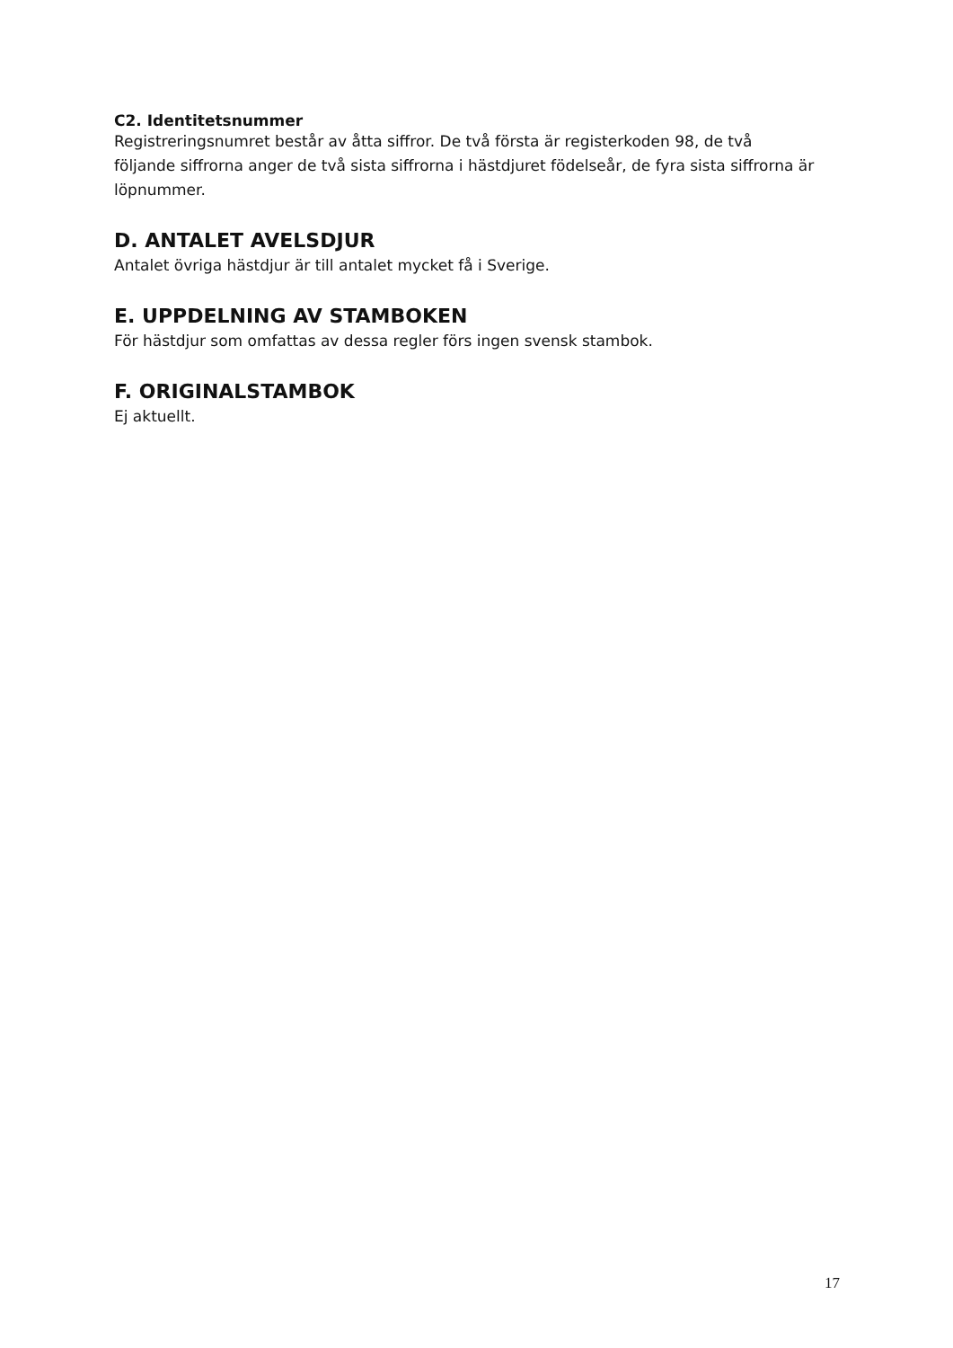C2. Identitetsnummer
Registreringsnumret består av åtta siffror. De två första är registerkoden 98, de två följande siffrorna anger de två sista siffrorna i hästdjuret födelseår, de fyra sista siffrorna är löpnummer.
D. ANTALET AVELSDJUR
Antalet övriga hästdjur är till antalet mycket få i Sverige.
E. UPPDELNING AV STAMBOKEN
För hästdjur som omfattas av dessa regler förs ingen svensk stambok.
F. ORIGINALSTAMBOK
Ej aktuellt.
17